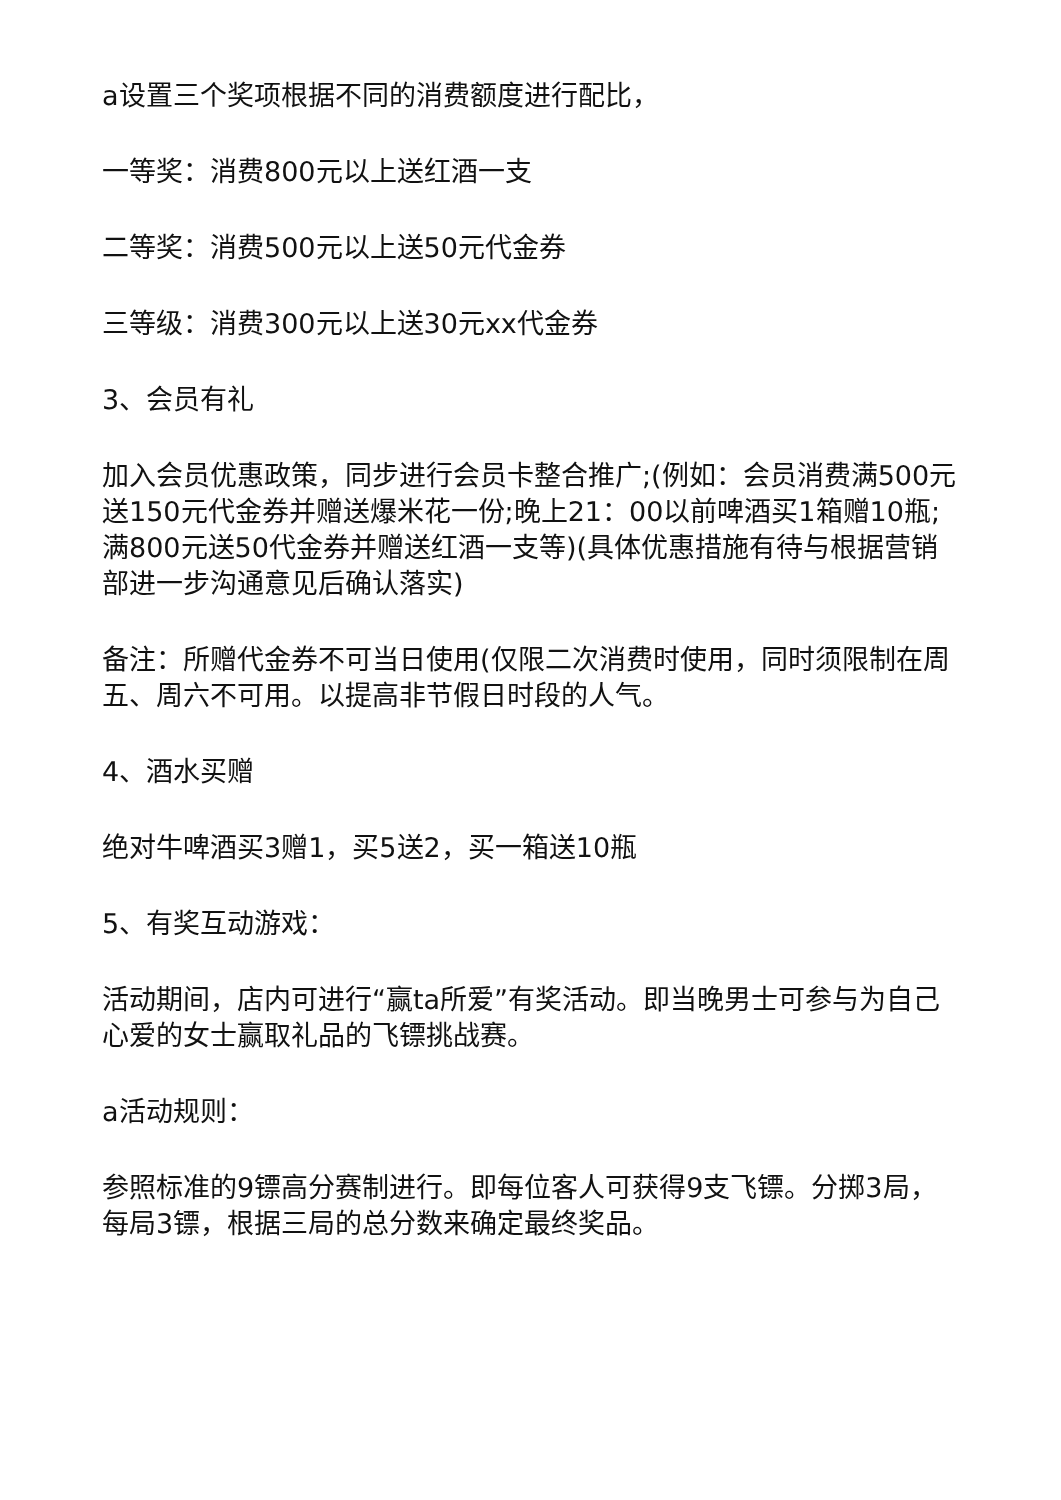a设置三个奖项根据不同的消费额度进行配比，
一等奖：消费800元以上送红酒一支
二等奖：消费500元以上送50元代金券
三等级：消费300元以上送30元xx代金券
3、会员有礼
加入会员优惠政策，同步进行会员卡整合推广;(例如：会员消费满500元送150元代金券并赠送爆米花一份;晚上21：00以前啤酒买1箱赠10瓶;满800元送50代金券并赠送红酒一支等)(具体优惠措施有待与根据营销部进一步沟通意见后确认落实)
备注：所赠代金券不可当日使用(仅限二次消费时使用，同时须限制在周五、周六不可用。以提高非节假日时段的人气。
4、酒水买赠
绝对牛啤酒买3赠1，买5送2，买一箱送10瓶
5、有奖互动游戏：
活动期间，店内可进行“赢ta所爱”有奖活动。即当晚男士可参与为自己心爱的女士赢取礼品的飞镖挑战赛。
a活动规则：
参照标准的9镖高分赛制进行。即每位客人可获得9支飞镖。分掷3局，每局3镖，根据三局的总分数来确定最终奖品。